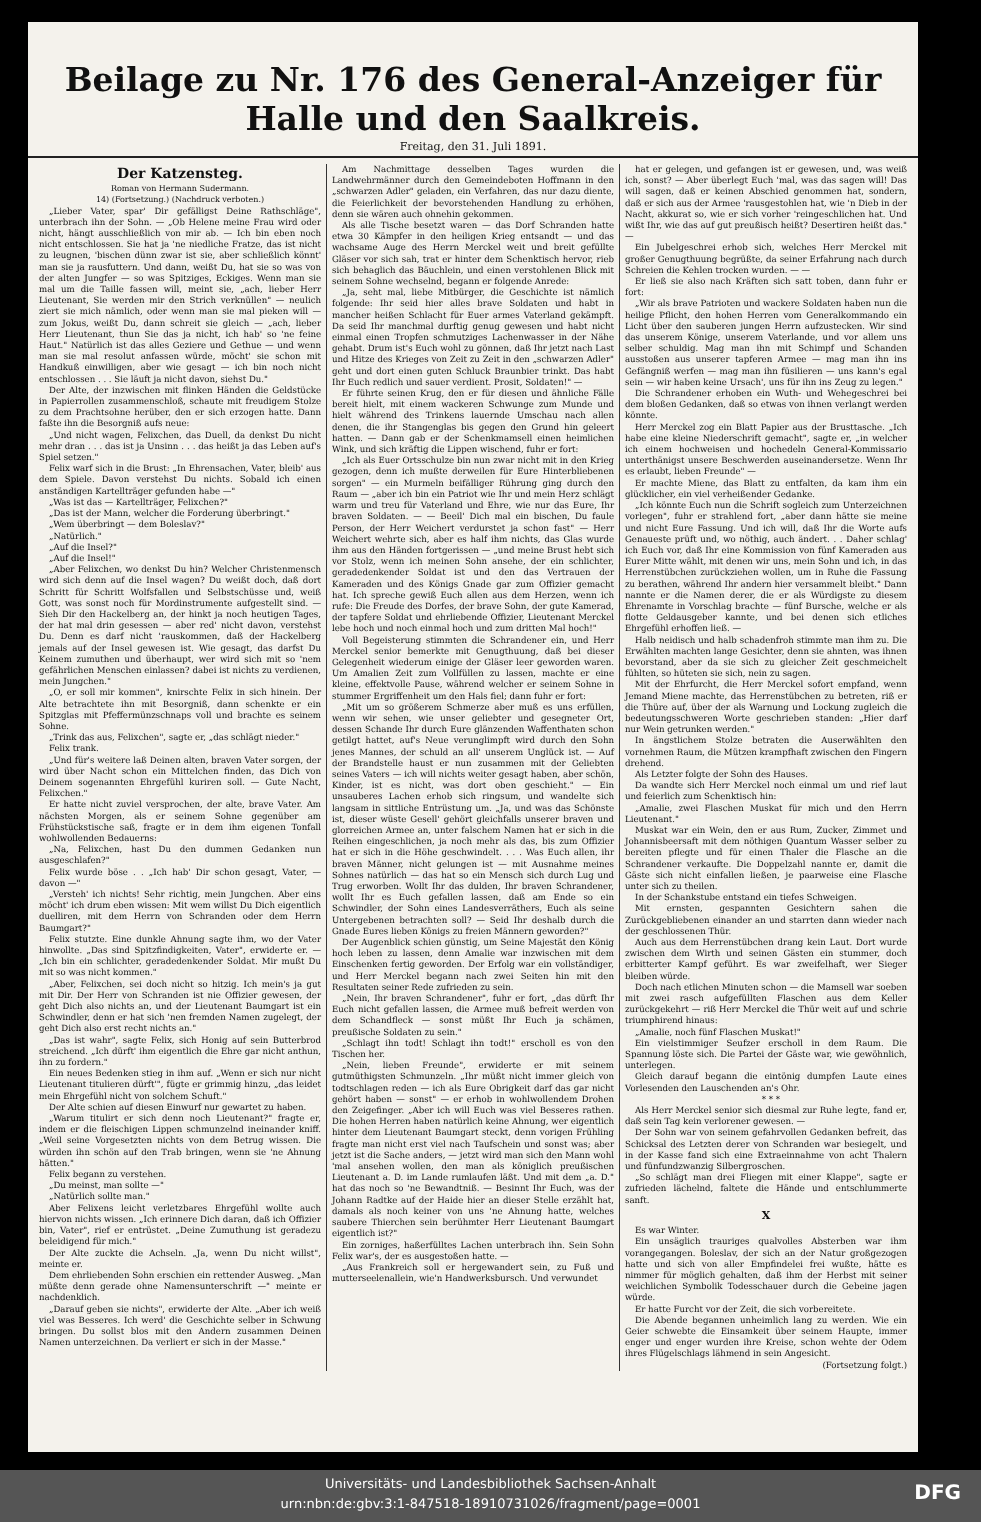Beilage zu Nr. 176 des General-Anzeiger für Halle und den Saalkreis.
Freitag, den 31. Juli 1891.
Der Katzensteg.
Roman von Hermann Sudermann.
14) (Fortsetzung.) (Nachdruck verboten.)
„Lieber Vater, spar' Dir gefälligst Deine Rathschläge", unterbrach ihn der Sohn. — „Ob Helene meine Frau wird oder nicht, hängt ausschließlich von mir ab. — Ich bin eben noch nicht entschlossen. Sie hat ja 'ne niedliche Fratze, das ist nicht zu leugnen, 'bischen dünn zwar ist sie, aber schließlich könnt' man sie ja rausfuttern. Und dann, weißt Du, hat sie so was von der alten Jungfer — so was Spitziges, Eckiges. Wenn man sie mal um die Taille fassen will, meint sie, „ach, lieber Herr Lieutenant, Sie werden mir den Strich verknüllen" — neulich ziert sie mich nämlich, oder wenn man sie mal pieken will — zum Jokus, weißt Du, dann schreit sie gleich — „ach, lieber Herr Lieutenant, thun Sie das ja nicht, ich hab' so 'ne feine Haut." Natürlich ist das alles Geziere und Gethue — und wenn man sie mal resolut anfassen würde, möcht' sie schon mit Handkuß einwilligen, aber wie gesagt — ich bin noch nicht entschlossen . . . Sie läuft ja nicht davon, siehst Du."
Der Alte, der inzwischen mit flinken Händen die Geldstücke in Papierrollen zusammenschloß, schaute mit freudigem Stolze zu dem Prachtsohne herüber, den er sich erzogen hatte. Dann faßte ihn die Besorgniß aufs neue:
„Und nicht wagen, Felixchen, das Duell, da denkst Du nicht mehr dran . . . das ist ja Unsinn . . . das heißt ja das Leben auf's Spiel setzen."
Felix warf sich in die Brust: „In Ehrensachen, Vater, bleib' aus dem Spiele. Davon verstehst Du nichts. Sobald ich einen anständigen Kartellträger gefunden habe —"
„Was ist das — Kartellträger, Felixchen?"
„Das ist der Mann, welcher die Forderung überbringt."
„Wem überbringt — dem Boleslav?"
„Natürlich."
„Auf die Insel?"
„Auf die Insel!"
„Aber Felixchen, wo denkst Du hin? Welcher Christenmensch wird sich denn auf die Insel wagen? Du weißt doch, daß dort Schritt für Schritt Wolfsfallen und Selbstschüsse und, weiß Gott, was sonst noch für Mordinstrumente aufgestellt sind. — Sieh Dir den Hackelberg an, der hinkt ja noch heutigen Tages, der hat mal drin gesessen — aber red' nicht davon, verstehst Du. Denn es darf nicht 'rauskommen, daß der Hackelberg jemals auf der Insel gewesen ist. Wie gesagt, das darfst Du Keinem zumuthen und überhaupt, wer wird sich mit so 'nem gefährlichen Menschen einlassen? dabei ist nichts zu verdienen, mein Jungchen."
„O, er soll mir kommen", knirschte Felix in sich hinein. Der Alte betrachtete ihn mit Besorgniß, dann schenkte er ein Spitzglas mit Pfeffermünzschnaps voll und brachte es seinem Sohne.
„Trink das aus, Felixchen", sagte er, „das schlägt nieder."
Felix trank.
„Und für's weitere laß Deinen alten, braven Vater sorgen, der wird über Nacht schon ein Mittelchen finden, das Dich von Deinem sogenannten Ehrgefühl kuriren soll. — Gute Nacht, Felixchen."
Er hatte nicht zuviel versprochen, der alte, brave Vater. Am nächsten Morgen, als er seinem Sohne gegenüber am Frühstückstische saß, fragte er in dem ihm eigenen Tonfall wohlwollenden Bedauerns:
„Na, Felixchen, hast Du den dummen Gedanken nun ausgeschlafen?"
Felix wurde böse . . „Ich hab' Dir schon gesagt, Vater, — davon —"
„Versteh' ich nichts! Sehr richtig, mein Jungchen. Aber eins möcht' ich drum eben wissen: Mit wem willst Du Dich eigentlich duelliren, mit dem Herrn von Schranden oder dem Herrn Baumgart?"
Felix stutzte. Eine dunkle Ahnung sagte ihm, wo der Vater hinwollte. „Das sind Spitzfindigkeiten, Vater", erwiderte er. — „Ich bin ein schlichter, geradedenkender Soldat. Mir mußt Du mit so was nicht kommen."
„Aber, Felixchen, sei doch nicht so hitzig. Ich mein's ja gut mit Dir. Der Herr von Schranden ist nie Offizier gewesen, der geht Dich also nichts an, und der Lieutenant Baumgart ist ein Schwindler, denn er hat sich 'nen fremden Namen zugelegt, der geht Dich also erst recht nichts an."
„Das ist wahr", sagte Felix, sich Honig auf sein Butterbrod streichend. „Ich dürft' ihm eigentlich die Ehre gar nicht anthun, ihn zu fordern."
Ein neues Bedenken stieg in ihm auf. „Wenn er sich nur nicht Lieutenant titulieren dürft'", fügte er grimmig hinzu, „das leidet mein Ehrgefühl nicht von solchem Schuft."
Der Alte schien auf diesen Einwurf nur gewartet zu haben.
„Warum titulirt er sich denn noch Lieutenant?" fragte er, indem er die fleischigen Lippen schmunzelnd ineinander kniff. „Weil seine Vorgesetzten nichts von dem Betrug wissen. Die würden ihn schön auf den Trab bringen, wenn sie 'ne Ahnung hätten."
Felix begann zu verstehen.
„Du meinst, man sollte —"
„Natürlich sollte man."
Aber Felixens leicht verletzbares Ehrgefühl wollte auch hiervon nichts wissen. „Ich erinnere Dich daran, daß ich Offizier bin, Vater", rief er entrüstet. „Deine Zumuthung ist geradezu beleidigend für mich."
Der Alte zuckte die Achseln. „Ja, wenn Du nicht willst", meinte er.
Dem ehrliebenden Sohn erschien ein rettender Ausweg. „Man müßte denn gerade ohne Namensunterschrift —" meinte er nachdenklich.
„Darauf geben sie nichts", erwiderte der Alte. „Aber ich weiß viel was Besseres. Ich werd' die Geschichte selber in Schwung bringen. Du sollst blos mit den Andern zusammen Deinen Namen unterzeichnen. Da verliert er sich in der Masse."
Am Nachmittage desselben Tages wurden die Landwehrmänner durch den Gemeindeboten Hoffmann in den „schwarzen Adler" geladen, ein Verfahren, das nur dazu diente, die Feierlichkeit der bevorstehenden Handlung zu erhöhen, denn sie wären auch ohnehin gekommen.
Als alle Tische besetzt waren — das Dorf Schranden hatte etwa 30 Kämpfer in den heiligen Krieg entsandt — und das wachsame Auge des Herrn Merckel weit und breit gefüllte Gläser vor sich sah, trat er hinter dem Schenktisch hervor, rieb sich behaglich das Bäuchlein, und einen verstohlenen Blick mit seinem Sohne wechselnd, begann er folgende Anrede:
„Ja, seht mal, liebe Mitbürger, die Geschichte ist nämlich folgende: Ihr seid hier alles brave Soldaten und habt in mancher heißen Schlacht für Euer armes Vaterland gekämpft. Da seid Ihr manchmal durftig genug gewesen und habt nicht einmal einen Tropfen schmutziges Lachenwasser in der Nähe gehabt. Drum ist's Euch wohl zu gönnen, daß Ihr jetzt nach Last und Hitze des Krieges von Zeit zu Zeit in den „schwarzen Adler" geht und dort einen guten Schluck Braunbier trinkt. Das habt Ihr Euch redlich und sauer verdient. Prosit, Soldaten!" —
Er führte seinen Krug, den er für diesen und ähnliche Fälle bereit hielt, mit einem wackeren Schwunge zum Munde und hielt während des Trinkens lauernde Umschau nach allen denen, die ihr Stangenglas bis gegen den Grund hin geleert hatten. — Dann gab er der Schenkmamsell einen heimlichen Wink, und sich kräftig die Lippen wischend, fuhr er fort:
„Ich als Euer Ortsschulze bin nun zwar nicht mit in den Krieg gezogen, denn ich mußte derweilen für Eure Hinterbliebenen sorgen" — ein Murmeln beifälliger Rührung ging durch den Raum — „aber ich bin ein Patriot wie Ihr und mein Herz schlägt warm und treu für Vaterland und Ehre, wie nur das Eure, Ihr braven Soldaten. — — Beeil' Dich mal ein bischen, Du faule Person, der Herr Weichert verdurstet ja schon fast" — Herr Weichert wehrte sich, aber es half ihm nichts, das Glas wurde ihm aus den Händen fortgerissen — „und meine Brust hebt sich vor Stolz, wenn ich meinen Sohn ansehe, der ein schlichter, geradedenkender Soldat ist und den das Vertrauen der Kameraden und des Königs Gnade gar zum Offizier gemacht hat. Ich spreche gewiß Euch allen aus dem Herzen, wenn ich rufe: Die Freude des Dorfes, der brave Sohn, der gute Kamerad, der tapfere Soldat und ehrliebende Offizier, Lieutenant Merckel lebe hoch und noch einmal hoch und zum dritten Mal hoch!"
Voll Begeisterung stimmten die Schrandener ein, und Herr Merckel senior bemerkte mit Genugthuung, daß bei dieser Gelegenheit wiederum einige der Gläser leer geworden waren. Um Amalien Zeit zum Vollfüllen zu lassen, machte er eine kleine, effektvolle Pause, während welcher er seinem Sohne in stummer Ergriffenheit um den Hals fiel; dann fuhr er fort:
„Mit um so größerem Schmerze aber muß es uns erfüllen, wenn wir sehen, wie unser geliebter und gesegneter Ort, dessen Schande Ihr durch Eure glänzenden Waffenthaten schon getilgt hattet, auf's Neue verunglimpft wird durch den Sohn jenes Mannes, der schuld an all' unserem Unglück ist. — Auf der Brandstelle haust er nun zusammen mit der Geliebten seines Vaters — ich will nichts weiter gesagt haben, aber schön, Kinder, ist es nicht, was dort oben geschieht." — Ein unsauberes Lachen erhob sich ringsum, und wandelte sich langsam in sittliche Entrüstung um. „Ja, und was das Schönste ist, dieser wüste Gesell' gehört gleichfalls unserer braven und glorreichen Armee an, unter falschem Namen hat er sich in die Reihen eingeschlichen, ja noch mehr als das, bis zum Offizier hat er sich in die Höhe geschwindelt. . . . Was Euch allen, ihr braven Männer, nicht gelungen ist — mit Ausnahme meines Sohnes natürlich — das hat so ein Mensch sich durch Lug und Trug erworben. Wollt Ihr das dulden, Ihr braven Schrandener, wollt Ihr es Euch gefallen lassen, daß am Ende so ein Schwindler, der Sohn eines Landesverräthers, Euch als seine Untergebenen betrachten soll? — Seid Ihr deshalb durch die Gnade Eures lieben Königs zu freien Männern geworden?"
Der Augenblick schien günstig, um Seine Majestät den König hoch leben zu lassen, denn Amalie war inzwischen mit dem Einschenken fertig geworden. Der Erfolg war ein vollständiger, und Herr Merckel begann nach zwei Seiten hin mit den Resultaten seiner Rede zufrieden zu sein.
„Nein, Ihr braven Schrandener", fuhr er fort, „das dürft Ihr Euch nicht gefallen lassen, die Armee muß befreit werden von dem Schandfleck — sonst müßt Ihr Euch ja schämen, preußische Soldaten zu sein."
„Schlagt ihn todt! Schlagt ihn todt!" erscholl es von den Tischen her.
„Nein, lieben Freunde", erwiderte er mit seinem gutmüthigsten Schmunzeln. „Ihr müßt nicht immer gleich von todtschlagen reden — ich als Eure Obrigkeit darf das gar nicht gehört haben — sonst" — er erhob in wohlwollendem Drohen den Zeigefinger. „Aber ich will Euch was viel Besseres rathen. Die hohen Herren haben natürlich keine Ahnung, wer eigentlich hinter dem Lieutenant Baumgart steckt, denn vorigen Frühling fragte man nicht erst viel nach Taufschein und sonst was; aber jetzt ist die Sache anders, — jetzt wird man sich den Mann wohl 'mal ansehen wollen, den man als königlich preußischen Lieutenant a. D. im Lande rumlaufen läßt. Und mit dem „a. D." hat das noch so 'ne Bewandtniß. — Besinnt Ihr Euch, was der Johann Radtke auf der Haide hier an dieser Stelle erzählt hat, damals als noch keiner von uns 'ne Ahnung hatte, welches saubere Thierchen sein berühmter Herr Lieutenant Baumgart eigentlich ist?"
Ein zorniges, haßerfülltes Lachen unterbrach ihn. Sein Sohn Felix war's, der es ausgestoßen hatte. —
„Aus Frankreich soll er hergewandert sein, zu Fuß und mutterseelenallein, wie'n Handwerksbursch. Und verwundet
hat er gelegen, und gefangen ist er gewesen, und, was weiß ich, sonst? — Aber überlegt Euch 'mal, was das sagen will! Das will sagen, daß er keinen Abschied genommen hat, sondern, daß er sich aus der Armee 'rausgestohlen hat, wie 'n Dieb in der Nacht, akkurat so, wie er sich vorher 'reingeschlichen hat. Und wißt Ihr, wie das auf gut preußisch heißt? Desertiren heißt das." —
Ein Jubelgeschrei erhob sich, welches Herr Merckel mit großer Genugthuung begrüßte, da seiner Erfahrung nach durch Schreien die Kehlen trocken wurden. — —
Er ließ sie also nach Kräften sich satt toben, dann fuhr er fort:
„Wir als brave Patrioten und wackere Soldaten haben nun die heilige Pflicht, den hohen Herren vom Generalkommando ein Licht über den sauberen jungen Herrn aufzustecken. Wir sind das unserem Könige, unserem Vaterlande, und vor allem uns selber schuldig. Mag man ihn mit Schimpf und Schanden ausstoßen aus unserer tapferen Armee — mag man ihn ins Gefängniß werfen — mag man ihn füsilieren — uns kann's egal sein — wir haben keine Ursach', uns für ihn ins Zeug zu legen."
Die Schrandener erhoben ein Wuth- und Wehegeschrei bei dem bloßen Gedanken, daß so etwas von ihnen verlangt werden könnte.
Herr Merckel zog ein Blatt Papier aus der Brusttasche. „Ich habe eine kleine Niederschrift gemacht", sagte er, „in welcher ich einem hochweisen und hochedeln General-Kommissario unterthänigst unsere Beschwerden auseinandersetze. Wenn Ihr es erlaubt, lieben Freunde" —
Er machte Miene, das Blatt zu entfalten, da kam ihm ein glücklicher, ein viel verheißender Gedanke.
„Ich könnte Euch nun die Schrift sogleich zum Unterzeichnen vorlegen", fuhr er strahlend fort, „aber dann hätte sie meine und nicht Eure Fassung. Und ich will, daß Ihr die Worte aufs Genaueste prüft und, wo nöthig, auch ändert. . . Daher schlag' ich Euch vor, daß Ihr eine Kommission von fünf Kameraden aus Eurer Mitte wählt, mit denen wir uns, mein Sohn und ich, in das Herrenstübchen zurückziehen wollen, um in Ruhe die Fassung zu berathen, während Ihr andern hier versammelt bleibt." Dann nannte er die Namen derer, die er als Würdigste zu diesem Ehrenamte in Vorschlag brachte — fünf Bursche, welche er als flotte Geldausgeber kannte, und bei denen sich etliches Ehrgefühl erhoffen ließ. —
Halb neidisch und halb schadenfroh stimmte man ihm zu. Die Erwählten machten lange Gesichter, denn sie ahnten, was ihnen bevorstand, aber da sie sich zu gleicher Zeit geschmeichelt fühlten, so hüteten sie sich, nein zu sagen.
Mit der Ehrfurcht, die Herr Merckel sofort empfand, wenn Jemand Miene machte, das Herrenstübchen zu betreten, riß er die Thüre auf, über der als Warnung und Lockung zugleich die bedeutungsschweren Worte geschrieben standen: „Hier darf nur Wein getrunken werden."
In ängstlichem Stolze betraten die Auserwählten den vornehmen Raum, die Mützen krampfhaft zwischen den Fingern drehend.
Als Letzter folgte der Sohn des Hauses.
Da wandte sich Herr Merckel noch einmal um und rief laut und feierlich zum Schenktisch hin:
„Amalie, zwei Flaschen Muskat für mich und den Herrn Lieutenant."
Muskat war ein Wein, den er aus Rum, Zucker, Zimmet und Johannisbeersaft mit dem nöthigen Quantum Wasser selber zu bereiten pflegte und für einen Thaler die Flasche an die Schrandener verkaufte. Die Doppelzahl nannte er, damit die Gäste sich nicht einfallen ließen, je paarweise eine Flasche unter sich zu theilen.
In der Schankstube entstand ein tiefes Schweigen.
Mit ernsten, gespannten Gesichtern sahen die Zurückgebliebenen einander an und starrten dann wieder nach der geschlossenen Thür.
Auch aus dem Herrenstübchen drang kein Laut. Dort wurde zwischen dem Wirth und seinen Gästen ein stummer, doch erbitterter Kampf geführt. Es war zweifelhaft, wer Sieger bleiben würde.
Doch nach etlichen Minuten schon — die Mamsell war soeben mit zwei rasch aufgefüllten Flaschen aus dem Keller zurückgekehrt — riß Herr Merckel die Thür weit auf und schrie triumphirend hinaus:
„Amalie, noch fünf Flaschen Muskat!"
Ein vielstimmiger Seufzer erscholl in dem Raum. Die Spannung löste sich. Die Partei der Gäste war, wie gewöhnlich, unterlegen.
Gleich darauf begann die eintönig dumpfen Laute eines Vorlesenden den Lauschenden an's Ohr.
* * *
Als Herr Merckel senior sich diesmal zur Ruhe legte, fand er, daß sein Tag kein verlorener gewesen. —
Der Sohn war von seinem gefahrvollen Gedanken befreit, das Schicksal des Letzten derer von Schranden war besiegelt, und in der Kasse fand sich eine Extraeinnahme von acht Thalern und fünfundzwanzig Silbergroschen.
„So schlägt man drei Fliegen mit einer Klappe", sagte er zufrieden lächelnd, faltete die Hände und entschlummerte sanft.
X
Es war Winter.
Ein unsäglich trauriges qualvolles Absterben war ihm vorangegangen. Boleslav, der sich an der Natur großgezogen hatte und sich von aller Empfindelei frei wußte, hätte es nimmer für möglich gehalten, daß ihm der Herbst mit seiner weichlichen Symbolik Todesschauer durch die Gebeine jagen würde.
Er hatte Furcht vor der Zeit, die sich vorbereitete.
Die Abende begannen unheimlich lang zu werden. Wie ein Geier schwebte die Einsamkeit über seinem Haupte, immer enger und enger wurden ihre Kreise, schon wehte der Odem ihres Flügelschlags lähmend in sein Angesicht.
(Fortsetzung folgt.)
Universitäts- und Landesbibliothek Sachsen-Anhalt
urn:nbn:de:gbv:3:1-847518-18910731026/fragment/page=0001
DFG